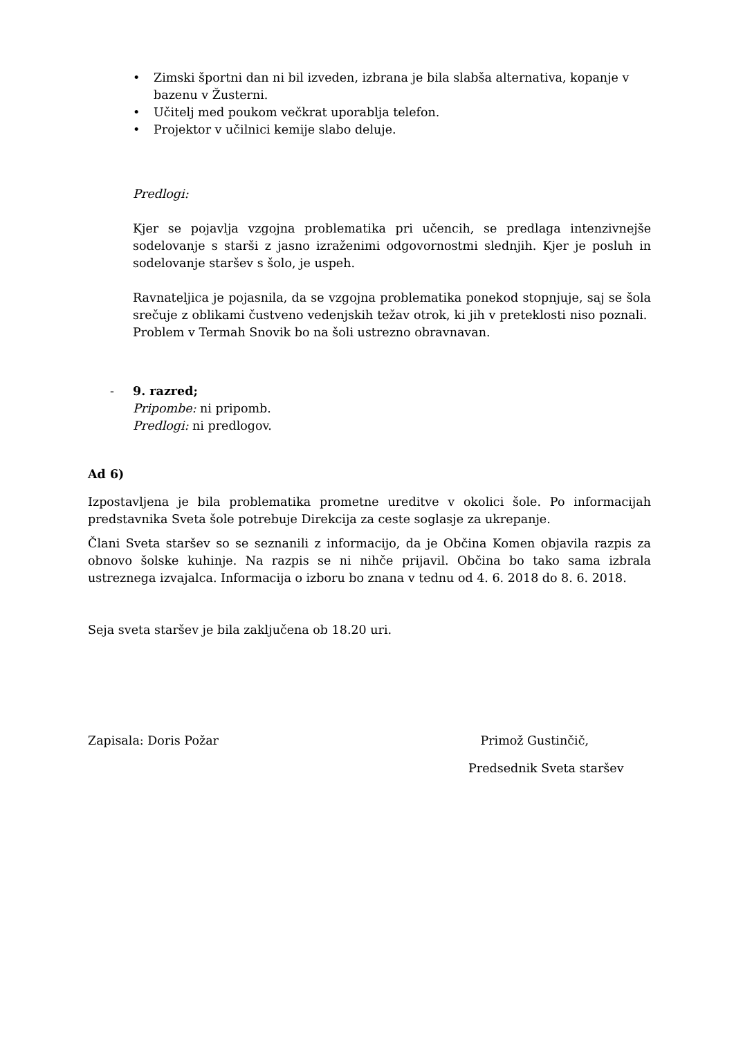• Zimski športni dan ni bil izveden, izbrana je bila slabša alternativa, kopanje v bazenu v Žusterni.
• Učitelj med poukom večkrat uporablja telefon.
• Projektor v učilnici kemije slabo deluje.
Predlogi:
Kjer se pojavlja vzgojna problematika pri učencih, se predlaga intenzivnejše sodelovanje s starši z jasno izraženimi odgovornostmi slednjih. Kjer je posluh in sodelovanje staršev s šolo, je uspeh.
Ravnateljica je pojasnila, da se vzgojna problematika ponekod stopnjuje, saj se šola srečuje z oblikami čustveno vedenjskih težav otrok, ki jih v preteklosti niso poznali. Problem v Termah Snovik bo na šoli ustrezno obravnavan.
- 9. razred;
Pripombe: ni pripomb.
Predlogi: ni predlogov.
Ad 6)
Izpostavljena je bila problematika prometne ureditve v okolici šole. Po informacijah predstavnika Sveta šole potrebuje Direkcija za ceste soglasje za ukrepanje.
Člani Sveta staršev so se seznanili z informacijo, da je Občina Komen objavila razpis za obnovo šolske kuhinje. Na razpis se ni nihče prijavil. Občina bo tako sama izbrala ustreznega izvajalca. Informacija o izboru bo znana v tednu od 4. 6. 2018 do 8. 6. 2018.
Seja sveta staršev je bila zaključena ob 18.20 uri.
Zapisala: Doris Požar Primož Gustinčič,
Predsednik Sveta staršev